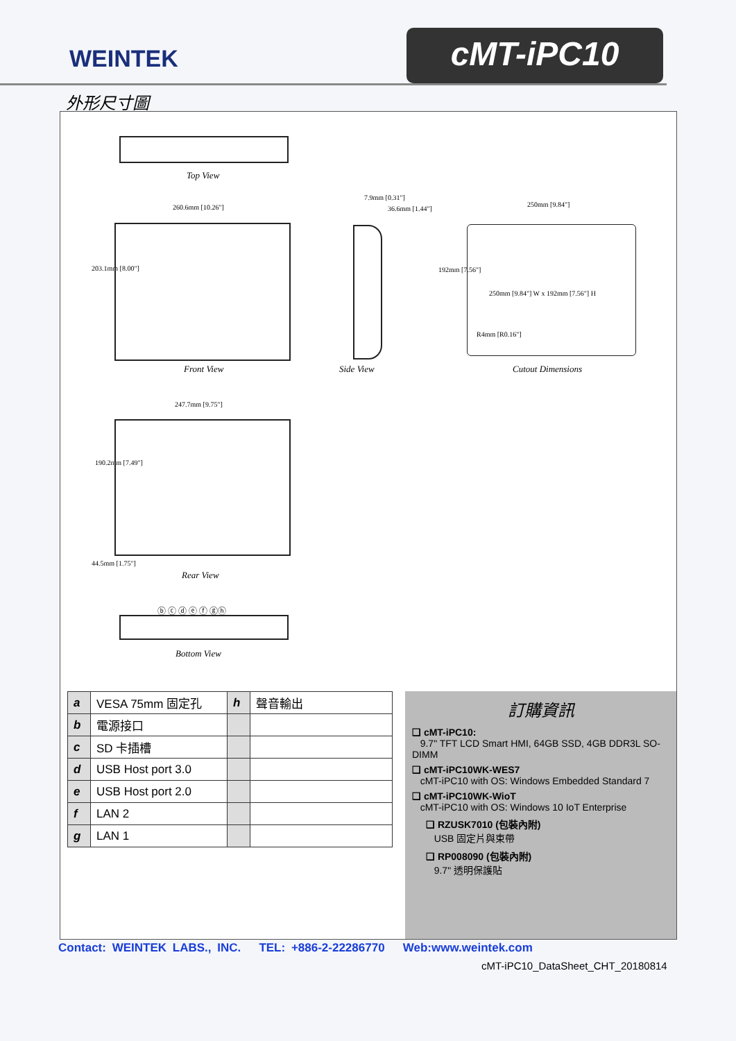WEINTEK
cMT-iPC10
外形尺寸圖
Top View
260.6mm [10.26"]
203.1mm [8.00"]
Front View
7.9mm [0.31"]
36.6mm [1.44"]
Side View
250mm [9.84"]
192mm [7.56"]
250mm [9.84"] W x 192mm [7.56"] H
R4mm [R0.16"]
Cutout Dimensions
247.7mm [9.75"]
190.2mm [7.49"]
Rear View
44.5mm [1.75"]
ⓑ ⓒ ⓓ ⓔ ⓕ ⓖⓗ
Bottom View
| a | VESA 75mm 固定孔 | h | 聲音輸出 |
| b | 電源接口 | | |
| c | SD 卡插槽 | | |
| d | USB Host port 3.0 | | |
| e | USB Host port 2.0 | | |
| f | LAN 2 | | |
| g | LAN 1 | | |
訂購資訊
❑ cMT-iPC10:
9.7" TFT LCD Smart HMI, 64GB SSD, 4GB DDR3L SO-DIMM
❑ cMT-iPC10WK-WES7
cMT-iPC10 with OS: Windows Embedded Standard 7
❑ cMT-iPC10WK-WioT
cMT-iPC10 with OS: Windows 10 IoT Enterprise
❑ RZUSK7010 (包裝內附)
USB 固定片與束帶
❑ RP008090 (包裝內附)
9.7" 透明保護貼
Contact: WEINTEK LABS., INC. TEL: +886-2-22286770 Web:www.weintek.com
cMT-iPC10_DataSheet_CHT_20180814